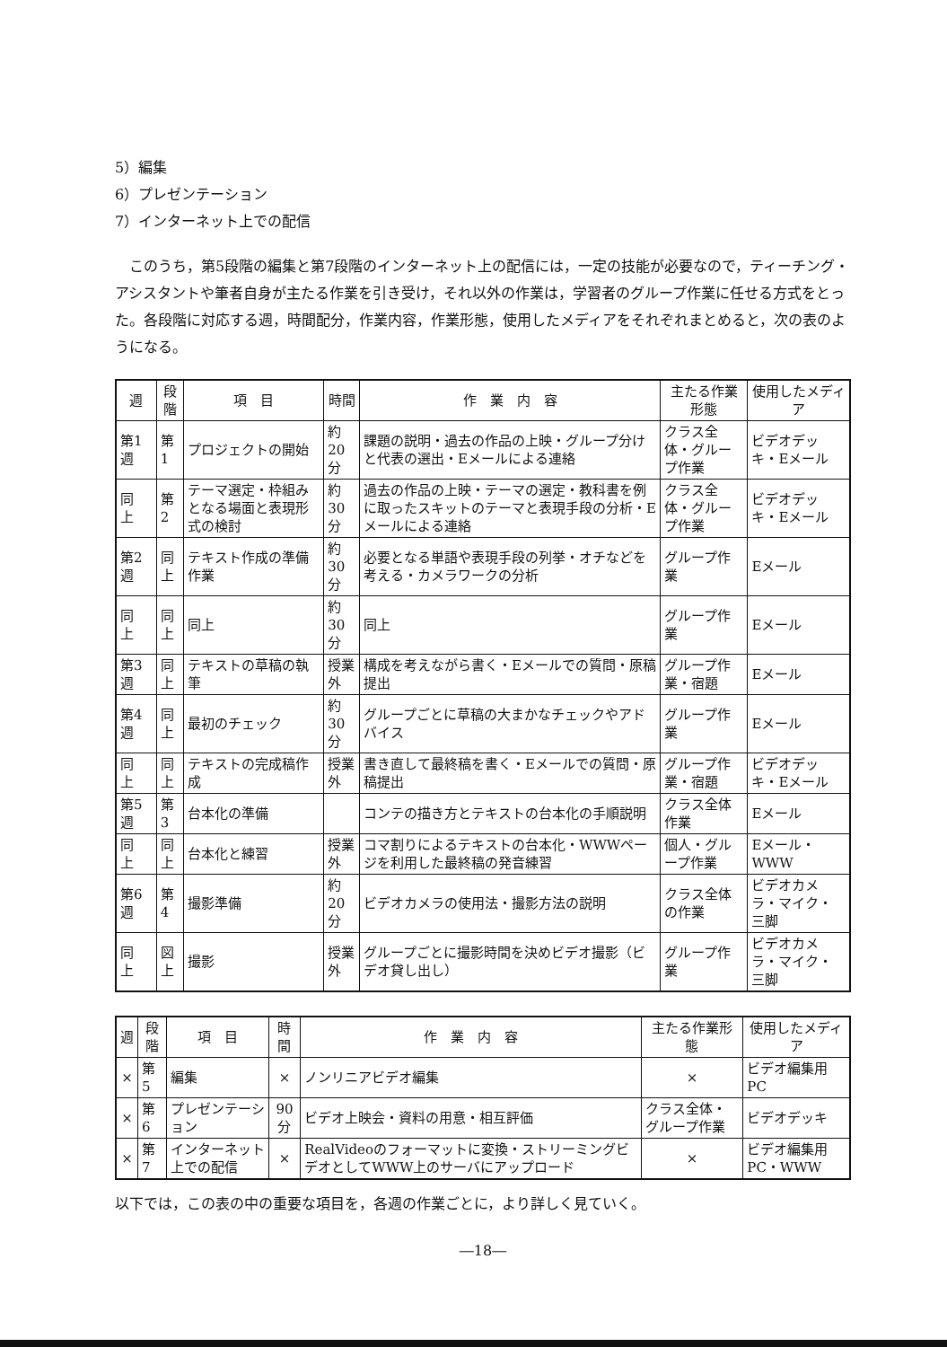5）編集
6）プレゼンテーション
7）インターネット上での配信
このうち，第5段階の編集と第7段階のインターネット上の配信には，一定の技能が必要なので，ティーチング・アシスタントや筆者自身が主たる作業を引き受け，それ以外の作業は，学習者のグループ作業に任せる方式をとった。各段階に対応する週，時間配分，作業内容，作業形態，使用したメディアをそれぞれまとめると，次の表のようになる。
| 週 | 段階 | 項 目 | 時間 | 作 業 内 容 | 主たる作業形態 | 使用したメディア |
| --- | --- | --- | --- | --- | --- | --- |
| 第1週 | 第1 | プロジェクトの開始 | 約20分 | 課題の説明・過去の作品の上映・グループ分けと代表の選出・Eメールによる連絡 | クラス全体・グループ作業 | ビデオデッキ・Eメール |
| 同 上 | 第2 | テーマ選定・枠組みとなる場面と表現形式の検討 | 約30分 | 過去の作品の上映・テーマの選定・教科書を例に取ったスキットのテーマと表現手段の分析・Eメールによる連絡 | クラス全体・グループ作業 | ビデオデッキ・Eメール |
| 第2週 | 同上 | テキスト作成の準備作業 | 約30分 | 必要となる単語や表現手段の列挙・オチなどを考える・カメラワークの分析 | グループ作業 | Eメール |
| 同 上 | 同上 | 同上 | 約30分 | 同上 | グループ作業 | Eメール |
| 第3週 | 同上 | テキストの草稿の執筆 | 授業外 | 構成を考えながら書く・Eメールでの質問・原稿提出 | グループ作業・宿題 | Eメール |
| 第4週 | 同上 | 最初のチェック | 約30分 | グループごとに草稿の大まかなチェックやアドバイス | グループ作業 | Eメール |
| 同 上 | 同上 | テキストの完成稿作成 | 授業外 | 書き直して最終稿を書く・Eメールでの質問・原稿提出 | グループ作業・宿題 | ビデオデッキ・Eメール |
| 第5週 | 第3 | 台本化の準備 | | コンテの描き方とテキストの台本化の手順説明 | クラス全体作業 | Eメール |
| 同 上 | 同上 | 台本化と練習 | 授業外 | コマ割りによるテキストの台本化・WWWページを利用した最終稿の発音練習 | 個人・グループ作業 | Eメール・WWW |
| 第6週 | 第4 | 撮影準備 | 約20分 | ビデオカメラの使用法・撮影方法の説明 | クラス全体の作業 | ビデオカメラ・マイク・三脚 |
| 同 上 | 図上 | 撮影 | 授業外 | グループごとに撮影時間を決めビデオ撮影（ビデオ貸し出し） | グループ作業 | ビデオカメラ・マイク・三脚 |
| 週 | 段階 | 項 目 | 時間 | 作 業 内 容 | 主たる作業形態 | 使用したメディア |
| --- | --- | --- | --- | --- | --- | --- |
| × | 第5 | 編集 | × | ノンリニアビデオ編集 | × | ビデオ編集用PC |
| × | 第6 | プレゼンテーション | 90分 | ビデオ上映会・資料の用意・相互評価 | クラス全体・グループ作業 | ビデオデッキ |
| × | 第7 | インターネット上での配信 | × | RealVideoのフォーマットに変換・ストリーミングビデオとしてWWW上のサーバにアップロード | × | ビデオ編集用PC・WWW |
以下では，この表の中の重要な項目を，各週の作業ごとに，より詳しく見ていく。
―18―